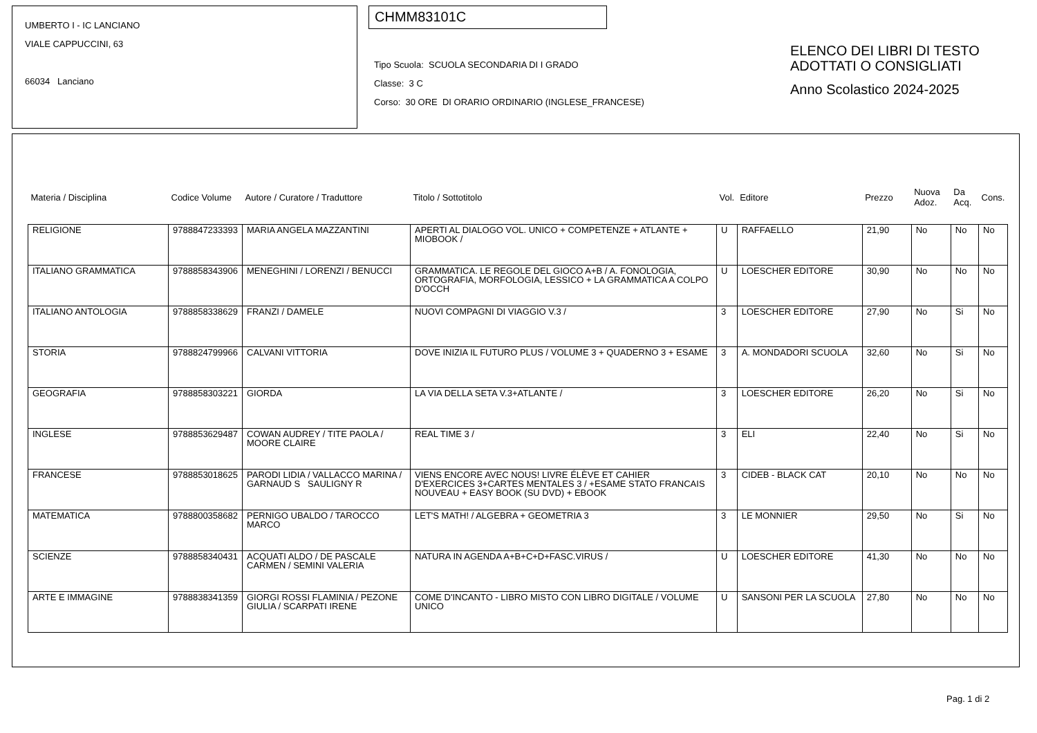UMBERTO I - IC LANCIANO
VIALE CAPPUCCINI, 63
66034 Lanciano
CHMM83101C
Tipo Scuola: SCUOLA SECONDARIA DI I GRADO
Classe: 3 C
Corso: 30 ORE DI ORARIO ORDINARIO (INGLESE_FRANCESE)
ELENCO DEI LIBRI DI TESTO
ADOTTATI O CONSIGLIATI
Anno Scolastico 2024-2025
| Materia / Disciplina | Codice Volume | Autore / Curatore / Traduttore | Titolo / Sottotitolo | Vol. | Editore | Prezzo | Nuova Adoz. | Da Acq. | Cons. |
| --- | --- | --- | --- | --- | --- | --- | --- | --- | --- |
| RELIGIONE | 9788847233393 | MARIA ANGELA MAZZANTINI | APERTI AL DIALOGO VOL. UNICO + COMPETENZE + ATLANTE + MIOBOOK / | U | RAFFAELLO | 21,90 | No | No | No |
| ITALIANO GRAMMATICA | 9788858343906 | MENEGHINI / LORENZI / BENUCCI | GRAMMATICA. LE REGOLE DEL GIOCO A+B / A. FONOLOGIA, ORTOGRAFIA, MORFOLOGIA, LESSICO + LA GRAMMATICA A COLPO D'OCCH | U | LOESCHER EDITORE | 30,90 | No | No | No |
| ITALIANO ANTOLOGIA | 9788858338629 | FRANZI / DAMELE | NUOVI COMPAGNI DI VIAGGIO V.3 / | 3 | LOESCHER EDITORE | 27,90 | No | Si | No |
| STORIA | 9788824799966 | CALVANI VITTORIA | DOVE INIZIA IL FUTURO PLUS / VOLUME 3 + QUADERNO 3 + ESAME | 3 | A. MONDADORI SCUOLA | 32,60 | No | Si | No |
| GEOGRAFIA | 9788858303221 | GIORDA | LA VIA DELLA SETA V.3+ATLANTE / | 3 | LOESCHER EDITORE | 26,20 | No | Si | No |
| INGLESE | 9788853629487 | COWAN AUDREY / TITE PAOLA / MOORE CLAIRE | REAL TIME 3 / | 3 | ELI | 22,40 | No | Si | No |
| FRANCESE | 9788853018625 | PARODI LIDIA / VALLACCO MARINA / GARNAUD S SAULIGNY R | VIENS ENCORE AVEC NOUS! LIVRE ÉLÈVE ET CAHIER D'EXERCICES 3+CARTES MENTALES 3 / +ESAME STATO FRANCAIS NOUVEAU + EASY BOOK (SU DVD) + EBOOK | 3 | CIDEB - BLACK CAT | 20,10 | No | No | No |
| MATEMATICA | 9788800358682 | PERNIGO UBALDO / TAROCCO MARCO | LET'S MATH! / ALGEBRA + GEOMETRIA 3 | 3 | LE MONNIER | 29,50 | No | Si | No |
| SCIENZE | 9788858340431 | ACQUATI ALDO / DE PASCALE CARMEN / SEMINI VALERIA | NATURA IN AGENDA A+B+C+D+FASC.VIRUS / | U | LOESCHER EDITORE | 41,30 | No | No | No |
| ARTE E IMMAGINE | 9788838341359 | GIORGI ROSSI FLAMINIA / PEZONE GIULIA / SCARPATI IRENE | COME D'INCANTO - LIBRO MISTO CON LIBRO DIGITALE / VOLUME UNICO | U | SANSONI PER LA SCUOLA | 27,80 | No | No | No |
Pag. 1 di 2